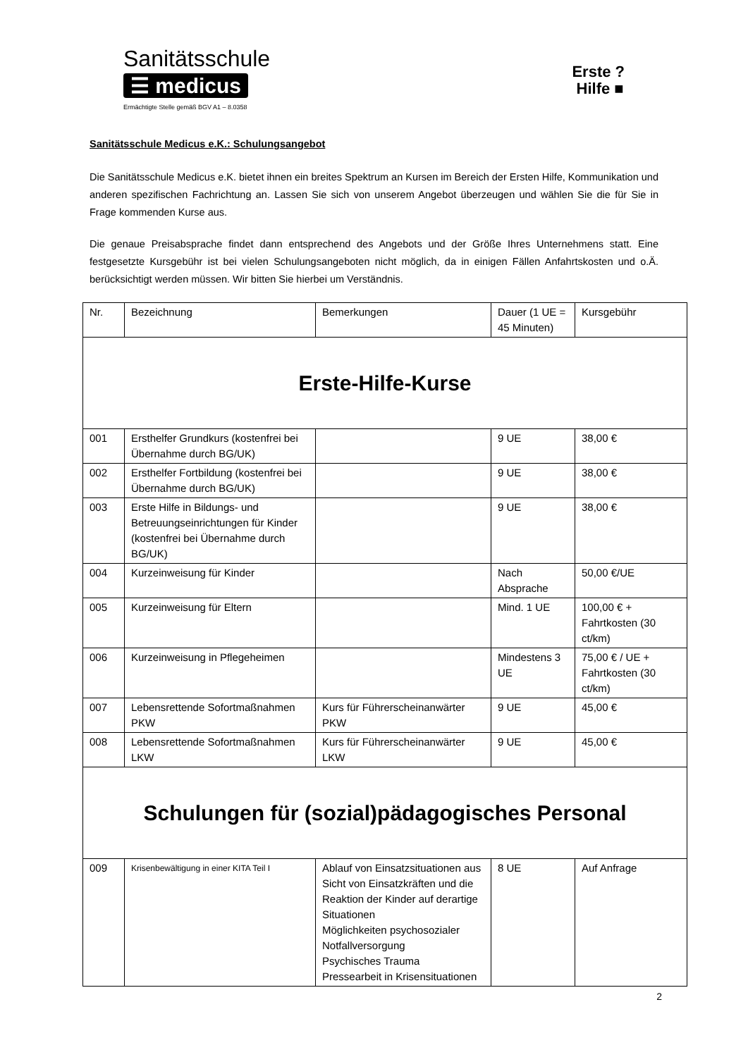Sanitätsschule
☰ medicus
Ermächtigte Stelle gemäß BGV A1 – 8.0358
Erste ?
Hilfe ■
Sanitätsschule Medicus e.K.: Schulungsangebot
Die Sanitätsschule Medicus e.K. bietet ihnen ein breites Spektrum an Kursen im Bereich der Ersten Hilfe, Kommunikation und anderen spezifischen Fachrichtung an. Lassen Sie sich von unserem Angebot überzeugen und wählen Sie die für Sie in Frage kommenden Kurse aus.
Die genaue Preisabsprache findet dann entsprechend des Angebots und der Größe Ihres Unternehmens statt. Eine festgesetzte Kursgebühr ist bei vielen Schulungsangeboten nicht möglich, da in einigen Fällen Anfahrtskosten und o.Ä. berücksichtigt werden müssen. Wir bitten Sie hierbei um Verständnis.
| Nr. | Bezeichnung | Bemerkungen | Dauer (1 UE = 45 Minuten) | Kursgebühr |
| Erste-Hilfe-Kurse | | | | |
| 001 | Ersthelfer Grundkurs (kostenfrei bei Übernahme durch BG/UK) | | 9 UE | 38,00 € |
| 002 | Ersthelfer Fortbildung (kostenfrei bei Übernahme durch BG/UK) | | 9 UE | 38,00 € |
| 003 | Erste Hilfe in Bildungs- und Betreuungseinrichtungen für Kinder (kostenfrei bei Übernahme durch BG/UK) | | 9 UE | 38,00 € |
| 004 | Kurzeinweisung für Kinder | | Nach Absprache | 50,00 €/UE |
| 005 | Kurzeinweisung für Eltern | | Mind. 1 UE | 100,00 € + Fahrtkosten (30 ct/km) |
| 006 | Kurzeinweisung in Pflegeheimen | | Mindestens 3 UE | 75,00 € / UE + Fahrtkosten (30 ct/km) |
| 007 | Lebensrettende Sofortmaßnahmen PKW | Kurs für Führerscheinanwärter PKW | 9 UE | 45,00 € |
| 008 | Lebensrettende Sofortmaßnahmen LKW | Kurs für Führerscheinanwärter LKW | 9 UE | 45,00 € |
| Schulungen für (sozial)pädagogisches Personal | | | | |
| 009 | Krisenbewältigung in einer KITA Teil I | Ablauf von Einsatzsituationen aus Sicht von Einsatzkräften und die Reaktion der Kinder auf derartige Situationen Möglichkeiten psychosozialer Notfallversorgung Psychisches Trauma Pressearbeit in Krisensituationen | 8 UE | Auf Anfrage |
2